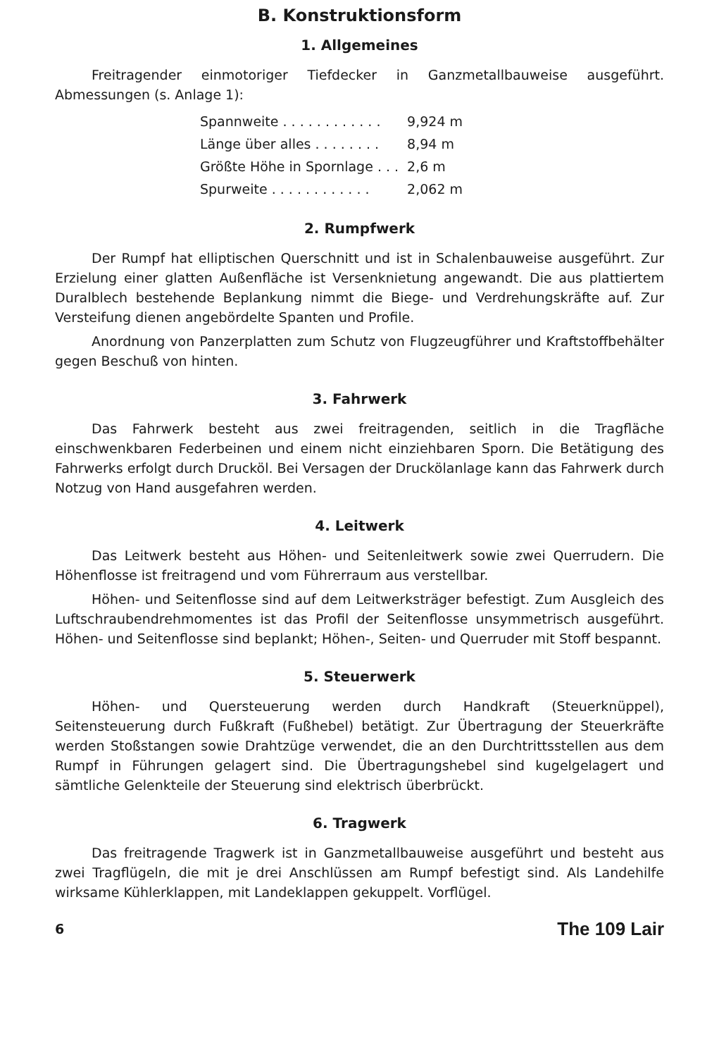B. Konstruktionsform
1. Allgemeines
Freitragender einmotoriger Tiefdecker in Ganzmetallbauweise ausgeführt. Abmessungen (s. Anlage 1):
| Spannweite . . . . . . . . . . . . | 9,924 m |
| Länge über alles . . . . . . . . | 8,94 m |
| Größte Höhe in Spornlage . . . | 2,6 m |
| Spurweite . . . . . . . . . . . . | 2,062 m |
2. Rumpfwerk
Der Rumpf hat elliptischen Querschnitt und ist in Schalenbauweise ausgeführt. Zur Erzielung einer glatten Außenfläche ist Versenknietung angewandt. Die aus plattiertem Duralblech bestehende Beplankung nimmt die Biege- und Verdrehungskräfte auf. Zur Versteifung dienen angebördelte Spanten und Profile.
Anordnung von Panzerplatten zum Schutz von Flugzeugführer und Kraftstoffbehälter gegen Beschuß von hinten.
3. Fahrwerk
Das Fahrwerk besteht aus zwei freitragenden, seitlich in die Tragfläche einschwenkbaren Federbeinen und einem nicht einziehbaren Sporn. Die Betätigung des Fahrwerks erfolgt durch Drucköl. Bei Versagen der Druckölanlage kann das Fahrwerk durch Notzug von Hand ausgefahren werden.
4. Leitwerk
Das Leitwerk besteht aus Höhen- und Seitenleitwerk sowie zwei Querrudern. Die Höhenflosse ist freitragend und vom Führerraum aus verstellbar.
Höhen- und Seitenflosse sind auf dem Leitwerksträger befestigt. Zum Ausgleich des Luftschraubendrehmomentes ist das Profil der Seitenflosse unsymmetrisch ausgeführt. Höhen- und Seitenflosse sind beplankt; Höhen-, Seiten- und Querruder mit Stoff bespannt.
5. Steuerwerk
Höhen- und Quersteuerung werden durch Handkraft (Steuerknüppel), Seitensteuerung durch Fußkraft (Fußhebel) betätigt. Zur Übertragung der Steuerkräfte werden Stoßstangen sowie Drahtzüge verwendet, die an den Durchtrittsstellen aus dem Rumpf in Führungen gelagert sind. Die Übertragungshebel sind kugelgelagert und sämtliche Gelenkteile der Steuerung sind elektrisch überbrückt.
6. Tragwerk
Das freitragende Tragwerk ist in Ganzmetallbauweise ausgeführt und besteht aus zwei Tragflügeln, die mit je drei Anschlüssen am Rumpf befestigt sind. Als Landehilfe wirksame Kühlerklappen, mit Landeklappen gekuppelt. Vorflügel.
6 The 109 Lair